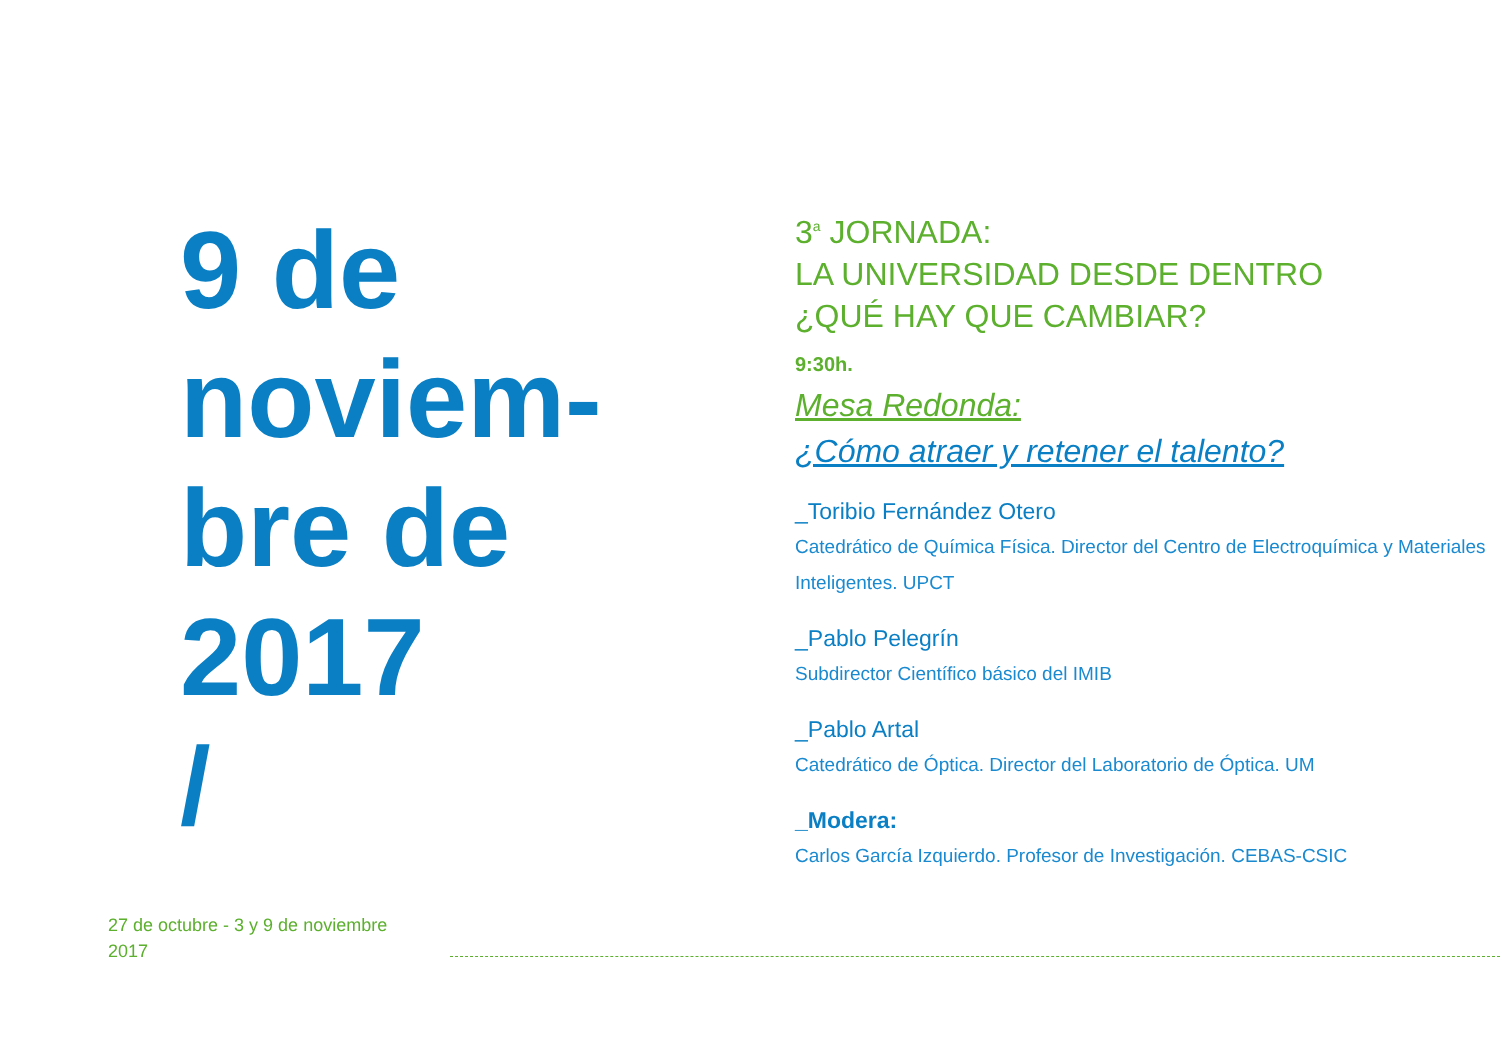9 de
noviem-
bre de
2017
/
3<sup>a</sup> JORNADA:
LA UNIVERSIDAD DESDE DENTRO
¿QUÉ HAY QUE CAMBIAR?
9:30h.
Mesa Redonda:
¿Cómo atraer y retener el talento?
_Toribio Fernández Otero
Catedrático de Química Física. Director del Centro de Electroquímica y Materiales Inteligentes. UPCT
_Pablo Pelegrín
Subdirector Científico básico del IMIB
_Pablo Artal
Catedrático de Óptica. Director del Laboratorio de Óptica. UM
_Modera:
Carlos García Izquierdo. Profesor de Investigación. CEBAS-CSIC
27 de octubre - 3 y 9 de noviembre
2017